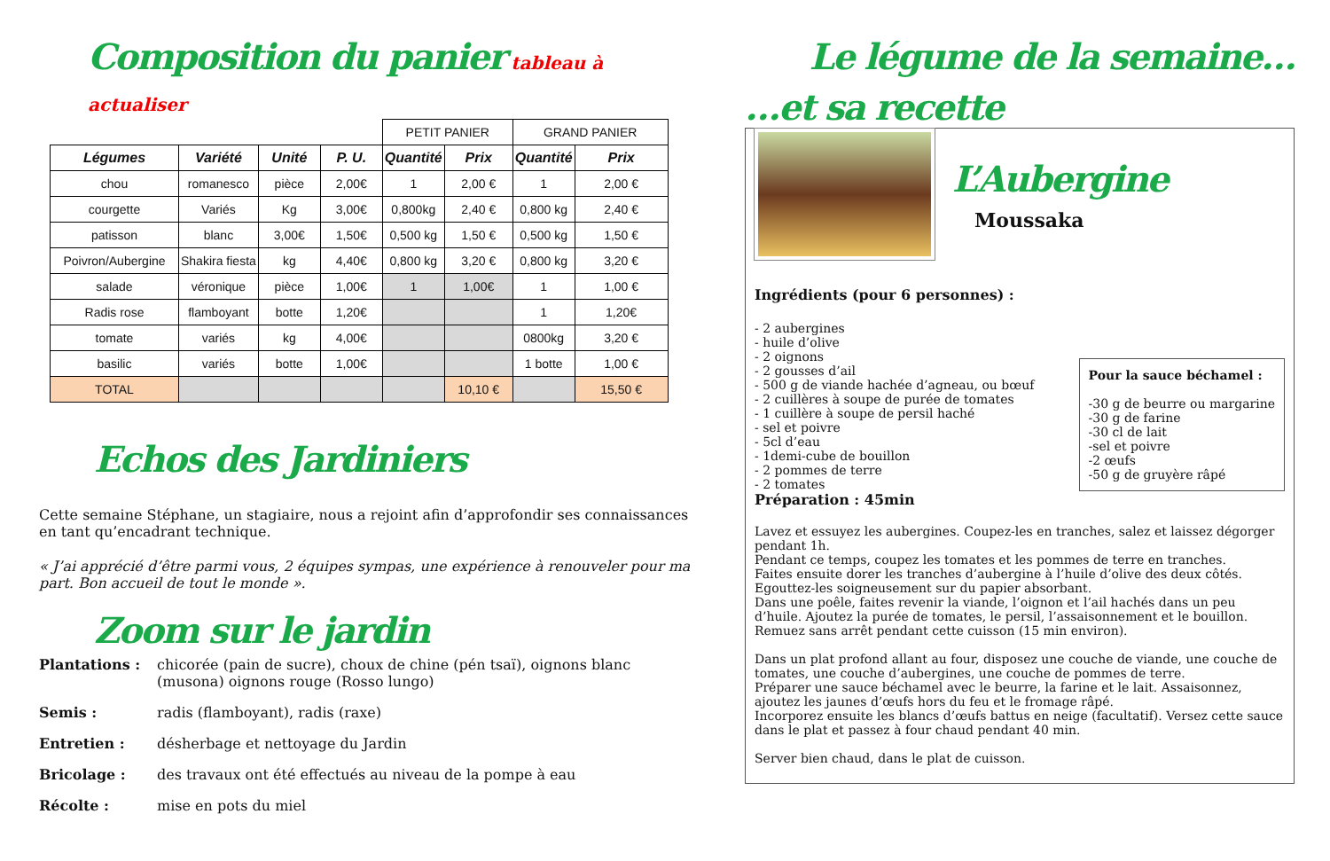Composition du panier tableau à actualiser
| | | | | PETIT PANIER | | GRAND PANIER | |
| Légumes | Variété | Unité | P. U. | Quantité | Prix | Quantité | Prix |
| chou | romanesco | pièce | 2,00€ | 1 | 2,00 € | 1 | 2,00 € |
| courgette | Variés | Kg | 3,00€ | 0,800kg | 2,40 € | 0,800 kg | 2,40 € |
| patisson | blanc | 3,00€ | 1,50€ | 0,500 kg | 1,50 € | 0,500 kg | 1,50 € |
| Poivron/Aubergine | Shakira fiesta | kg | 4,40€ | 0,800 kg | 3,20 € | 0,800 kg | 3,20 € |
| salade | véronique | pièce | 1,00€ | 1 | 1,00€ | 1 | 1,00 € |
| Radis rose | flamboyant | botte | 1,20€ | | | 1 | 1,20€ |
| tomate | variés | kg | 4,00€ | | | 0800kg | 3,20 € |
| basilic | variés | botte | 1,00€ | | | 1 botte | 1,00 € |
| TOTAL | | | | | 10,10 € | | 15,50 € |
Echos des Jardiniers
Cette semaine Stéphane, un stagiaire, nous a rejoint afin d’approfondir ses connaissances en tant qu’encadrant technique.
« J’ai apprécié d’être parmi vous, 2 équipes sympas, une expérience à renouveler pour ma part. Bon accueil de tout le monde ».
Zoom sur le jardin
Plantations : chicorée (pain de sucre), choux de chine (pén tsaï), oignons blanc (musona) oignons rouge (Rosso lungo) Semis : radis (flamboyant), radis (raxe) Entretien : désherbage et nettoyage du Jardin Bricolage : des travaux ont été effectués au niveau de la pompe à eau Récolte : mise en pots du miel
Le légume de la semaine…
…et sa recette
L’Aubergine
Moussaka
Ingrédients (pour 6 personnes) :
- 2 aubergines
- huile d’olive
- 2 oignons
- 2 gousses d’ail
- 500 g de viande hachée d’agneau, ou bœuf
- 2 cuillères à soupe de purée de tomates
- 1 cuillère à soupe de persil haché
- sel et poivre
- 5cl d’eau
- 1demi-cube de bouillon
- 2 pommes de terre
- 2 tomates
Pour la sauce béchamel :
-30 g de beurre ou margarine
-30 g de farine
-30 cl de lait
-sel et poivre
-2 œufs
-50 g de gruyère râpé
Préparation : 45min
Lavez et essuyez les aubergines. Coupez-les en tranches, salez et laissez dégorger pendant 1h.
Pendant ce temps, coupez les tomates et les pommes de terre en tranches.
Faites ensuite dorer les tranches d’aubergine à l’huile d’olive des deux côtés. Egouttez-les soigneusement sur du papier absorbant.
Dans une poêle, faites revenir la viande, l’oignon et l’ail hachés dans un peu d’huile. Ajoutez la purée de tomates, le persil, l’assaisonnement et le bouillon. Remuez sans arrêt pendant cette cuisson (15 min environ).
Dans un plat profond allant au four, disposez une couche de viande, une couche de tomates, une couche d’aubergines, une couche de pommes de terre.
Préparer une sauce béchamel avec le beurre, la farine et le lait. Assaisonnez, ajoutez les jaunes d’œufs hors du feu et le fromage râpé.
Incorporez ensuite les blancs d’œufs battus en neige (facultatif). Versez cette sauce dans le plat et passez à four chaud pendant 40 min.
Server bien chaud, dans le plat de cuisson.